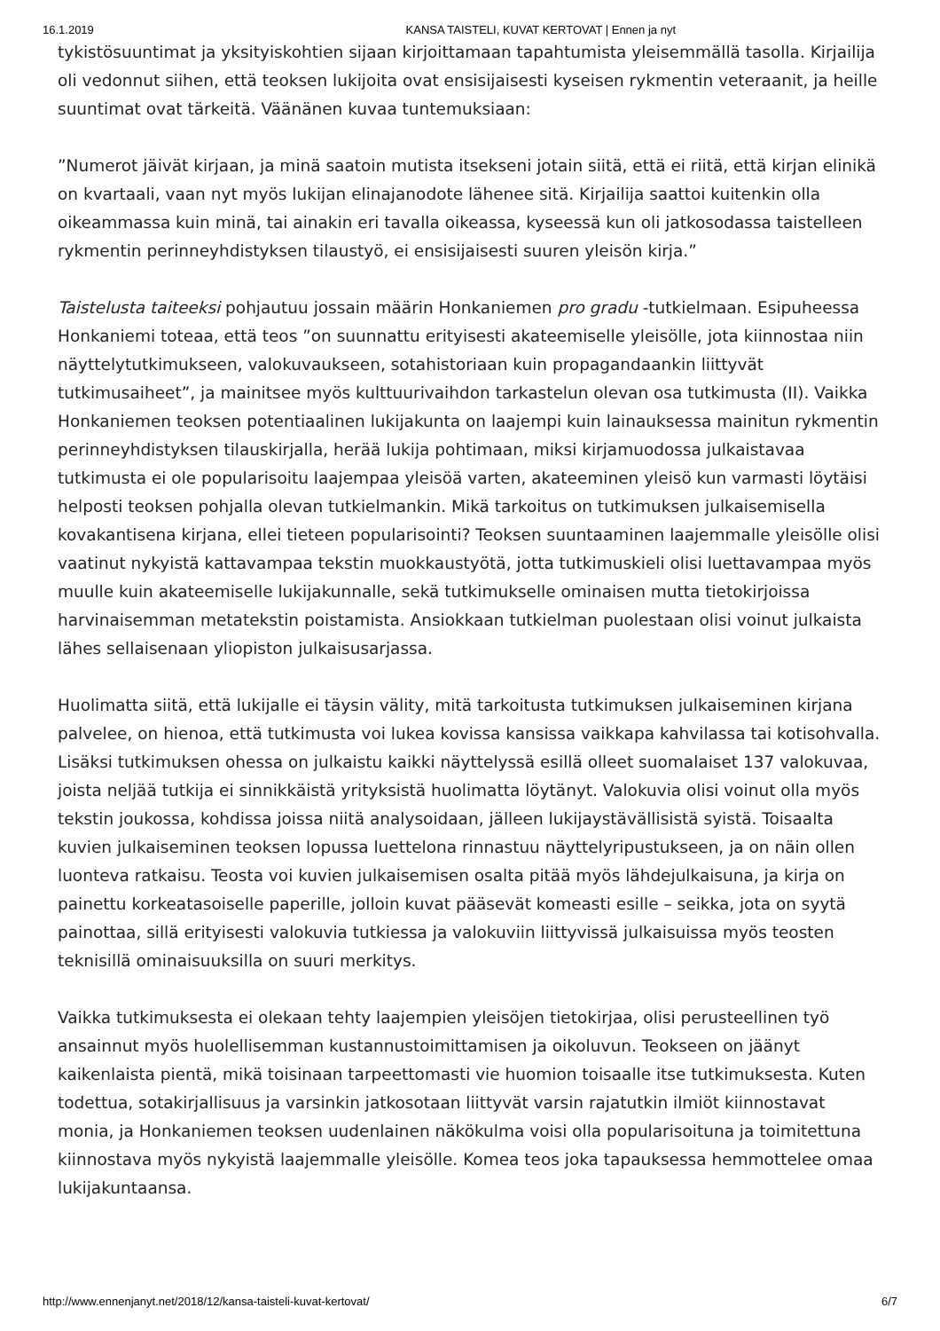16.1.2019 KANSA TAISTELI, KUVAT KERTOVAT | Ennen ja nyt
tykistösuuntimat ja yksityiskohtien sijaan kirjoittamaan tapahtumista yleisemmällä tasolla. Kirjailija oli vedonnut siihen, että teoksen lukijoita ovat ensisijaisesti kyseisen rykmentin veteraanit, ja heille suuntimat ovat tärkeitä. Väänänen kuvaa tuntemuksiaan:
”Numerot jäivät kirjaan, ja minä saatoin mutista itsekseni jotain siitä, että ei riitä, että kirjan elinikä on kvartaali, vaan nyt myös lukijan elinajanodote lähenee sitä. Kirjailija saattoi kuitenkin olla oikeammassa kuin minä, tai ainakin eri tavalla oikeassa, kyseessä kun oli jatkosodassa taistelleen rykmentin perinneyhdistyksen tilaustyö, ei ensisijaisesti suuren yleisön kirja.”
Taistelusta taiteeksi pohjautuu jossain määrin Honkaniemen pro gradu -tutkielmaan. Esipuheessa Honkaniemi toteaa, että teos ”on suunnattu erityisesti akateemiselle yleisölle, jota kiinnostaa niin näyttelytutkimukseen, valokuvaukseen, sotahistoriaan kuin propagandaankin liittyvät tutkimusaiheet”, ja mainitsee myös kulttuurivaihdon tarkastelun olevan osa tutkimusta (II). Vaikka Honkaniemen teoksen potentiaalinen lukijakunta on laajempi kuin lainauksessa mainitun rykmentin perinneyhdistyksen tilauskirjalla, herää lukija pohtimaan, miksi kirjamuodossa julkaistavaa tutkimusta ei ole popularisoitu laajempaa yleisöä varten, akateeminen yleisö kun varmasti löytäisi helposti teoksen pohjalla olevan tutkielmankin. Mikä tarkoitus on tutkimuksen julkaisemisella kovakantisena kirjana, ellei tieteen popularisointi? Teoksen suuntaaminen laajemmalle yleisölle olisi vaatinut nykyistä kattavampaa tekstin muokkaustyötä, jotta tutkimuskieli olisi luettavampaa myös muulle kuin akateemiselle lukijakunnalle, sekä tutkimukselle ominaisen mutta tietokirjoissa harvinaisemman metatekstin poistamista. Ansiokkaan tutkielman puolestaan olisi voinut julkaista lähes sellaisenaan yliopiston julkaisusarjassa.
Huolimatta siitä, että lukijalle ei täysin välity, mitä tarkoitusta tutkimuksen julkaiseminen kirjana palvelee, on hienoa, että tutkimusta voi lukea kovissa kansissa vaikkapa kahvilassa tai kotisohvalla. Lisäksi tutkimuksen ohessa on julkaistu kaikki näyttelyssä esillä olleet suomalaiset 137 valokuvaa, joista neljää tutkija ei sinnikkäistä yrityksistä huolimatta löytänyt. Valokuvia olisi voinut olla myös tekstin joukossa, kohdissa joissa niitä analysoidaan, jälleen lukijaystävällisistä syistä. Toisaalta kuvien julkaiseminen teoksen lopussa luettelona rinnastuu näyttelyripustukseen, ja on näin ollen luonteva ratkaisu. Teosta voi kuvien julkaisemisen osalta pitää myös lähdejulkaisuna, ja kirja on painettu korkeatasoiselle paperille, jolloin kuvat pääsevät komeasti esille – seikka, jota on syytä painottaa, sillä erityisesti valokuvia tutkiessa ja valokuviin liittyvissä julkaisuissa myös teosten teknisillä ominaisuuksilla on suuri merkitys.
Vaikka tutkimuksesta ei olekaan tehty laajempien yleisöjen tietokirjaa, olisi perusteellinen työ ansainnut myös huolellisemman kustannustoimittamisen ja oikoluvun. Teokseen on jäänyt kaikenlaista pientä, mikä toisinaan tarpeettomasti vie huomion toisaalle itse tutkimuksesta. Kuten todettua, sotakirjallisuus ja varsinkin jatkosotaan liittyvät varsin rajatutkin ilmiöt kiinnostavat monia, ja Honkaniemen teoksen uudenlainen näkökulma voisi olla popularisoituna ja toimitettuna kiinnostava myös nykyistä laajemmalle yleisölle. Komea teos joka tapauksessa hemmottelee omaa lukijakuntaansa.
http://www.ennenjanyt.net/2018/12/kansa-taisteli-kuvat-kertovat/ 6/7